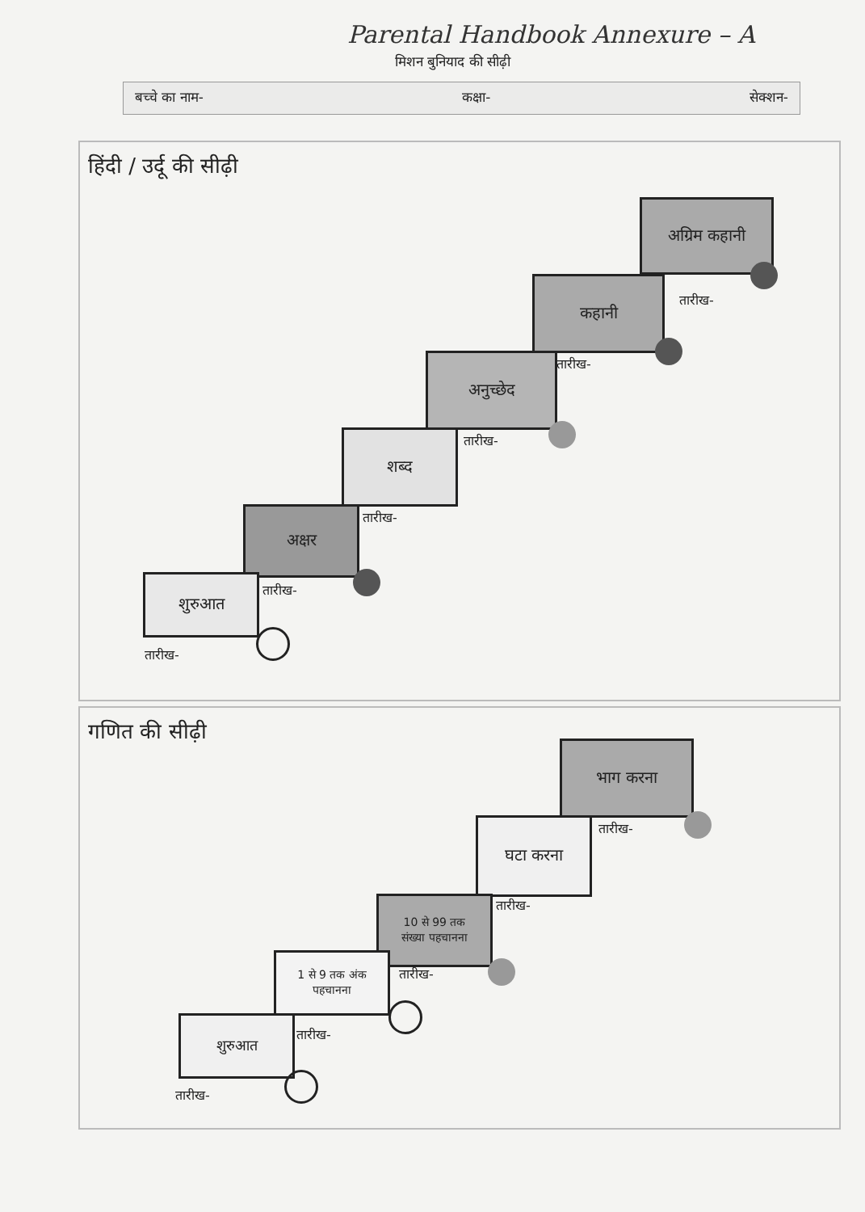Parental Handbook Annexure – A
मिशन बुनियाद की सीढ़ी
बच्चे का नाम- कक्षा- सेक्शन-
हिंदी / उर्दू की सीढ़ी
अग्रिम कहानी
तारीख-
कहानी
तारीख-
अनुच्छेद
तारीख-
शब्द
तारीख-
अक्षर
तारीख-
शुरुआत
तारीख-
गणित की सीढ़ी
भाग करना
तारीख-
घटा करना
तारीख-
10 से 99 तक
संख्या पहचानना
तारीख-
1 से 9 तक अंक
पहचानना
तारीख-
शुरुआत
तारीख-